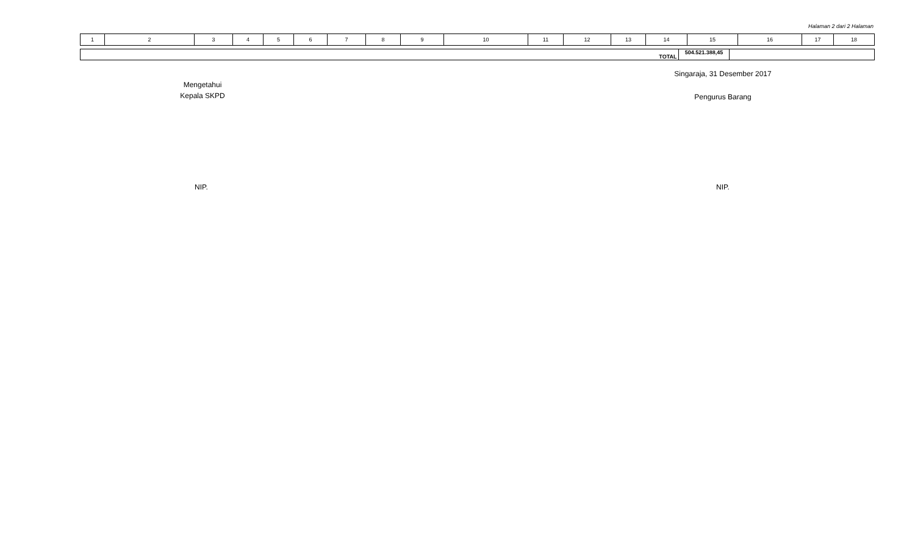Halaman 2 dari 2 Halaman
| 1 | 2 | 3 | 4 | 5 | 6 | 7 | 8 | 9 | 10 | 11 | 12 | 13 | 14 | 15 | 16 | 17 | 18 |
| TOTAL | 504.521.388,45 | |
Mengetahui
Kepala SKPD
Singaraja, 31 Desember 2017
Pengurus Barang
NIP. NIP.